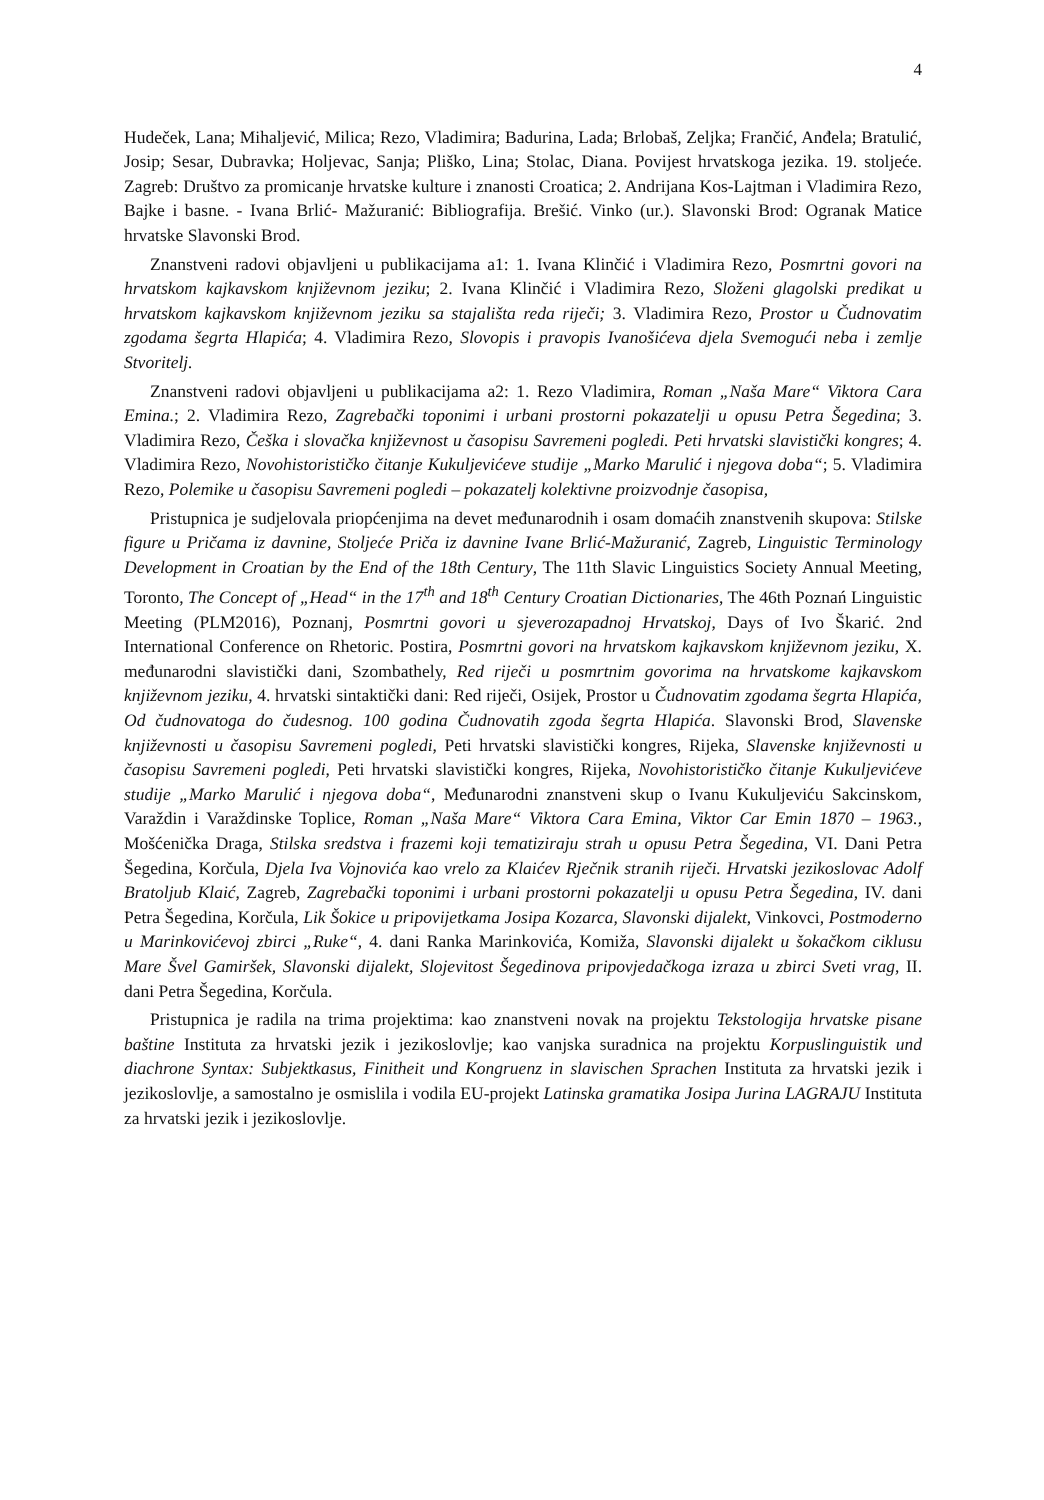4
Hudeček, Lana; Mihaljević, Milica; Rezo, Vladimira; Badurina, Lada; Brlobaš, Zeljka; Frančić, Anđela; Bratulić, Josip; Sesar, Dubravka; Holjevac, Sanja; Pliško, Lina; Stolac, Diana. Povijest hrvatskoga jezika. 19. stoljeće. Zagreb: Društvo za promicanje hrvatske kulture i znanosti Croatica; 2. Andrijana Kos-Lajtman i Vladimira Rezo, Bajke i basne. - Ivana Brlić- Mažuranić: Bibliografija. Brešić. Vinko (ur.). Slavonski Brod: Ogranak Matice hrvatske Slavonski Brod.
Znanstveni radovi objavljeni u publikacijama a1: 1. Ivana Klinčić i Vladimira Rezo, Posmrtni govori na hrvatskom kajkavskom književnom jeziku; 2. Ivana Klinčić i Vladimira Rezo, Složeni glagolski predikat u hrvatskom kajkavskom književnom jeziku sa stajališta reda riječi; 3. Vladimira Rezo, Prostor u Čudnovatim zgodama šegrta Hlapića; 4. Vladimira Rezo, Slovopis i pravopis Ivanošićeva djela Svemogući neba i zemlje Stvoritelj.
Znanstveni radovi objavljeni u publikacijama a2: 1. Rezo Vladimira, Roman „Naša Mare“ Viktora Cara Emina.; 2. Vladimira Rezo, Zagrebački toponimi i urbani prostorni pokazatelji u opusu Petra Šegedina; 3. Vladimira Rezo, Češka i slovačka književnost u časopisu Savremeni pogledi. Peti hrvatski slavistički kongres; 4. Vladimira Rezo, Novohistorističko čitanje Kukuljevićeve studije „Marko Marulić i njegova doba“; 5. Vladimira Rezo, Polemike u časopisu Savremeni pogledi – pokazatelj kolektivne proizvodnje časopisa,
Pristupnica je sudjelovala priopćenjima na devet međunarodnih i osam domaćih znanstvenih skupova: Stilske figure u Pričama iz davnine, Stoljeće Priča iz davnine Ivane Brlić-Mažuranić, Zagreb, Linguistic Terminology Development in Croatian by the End of the 18th Century, The 11th Slavic Linguistics Society Annual Meeting, Toronto, The Concept of „Head“ in the 17<sup>th</sup> and 18<sup>th</sup> Century Croatian Dictionaries, The 46th Poznań Linguistic Meeting (PLM2016), Poznanj, Posmrtni govori u sjeverozapadnoj Hrvatskoj, Days of Ivo Škarić. 2nd International Conference on Rhetoric. Postira, Posmrtni govori na hrvatskom kajkavskom književnom jeziku, X. međunarodni slavistički dani, Szombathely, Red riječi u posmrtnim govorima na hrvatskome kajkavskom književnom jeziku, 4. hrvatski sintaktički dani: Red riječi, Osijek, Prostor u Čudnovatim zgodama šegrta Hlapića, Od čudnovatoga do čudesnog. 100 godina Čudnovatih zgoda šegrta Hlapića. Slavonski Brod, Slavenske književnosti u časopisu Savremeni pogledi, Peti hrvatski slavistički kongres, Rijeka, Slavenske književnosti u časopisu Savremeni pogledi, Peti hrvatski slavistički kongres, Rijeka, Novohistorističko čitanje Kukuljevićeve studije „Marko Marulić i njegova doba“, Međunarodni znanstveni skup o Ivanu Kukuljeviću Sakcinskom, Varaždin i Varaždinske Toplice, Roman „Naša Mare“ Viktora Cara Emina, Viktor Car Emin 1870 – 1963., Mošćenička Draga, Stilska sredstva i frazemi koji tematiziraju strah u opusu Petra Šegedina, VI. Dani Petra Šegedina, Korčula, Djela Iva Vojnovića kao vrelo za Klaićev Rječnik stranih riječi. Hrvatski jezikoslovac Adolf Bratoljub Klaić, Zagreb, Zagrebački toponimi i urbani prostorni pokazatelji u opusu Petra Šegedina, IV. dani Petra Šegedina, Korčula, Lik Šokice u pripovijetkama Josipa Kozarca, Slavonski dijalekt, Vinkovci, Postmoderno u Marinkovićevoj zbirci „Ruke“, 4. dani Ranka Marinkovića, Komiža, Slavonski dijalekt u šokačkom ciklusu Mare Švel Gamiršek, Slavonski dijalekt, Slojevitost Šegedinova pripovjedačkoga izraza u zbirci Sveti vrag, II. dani Petra Šegedina, Korčula.
Pristupnica je radila na trima projektima: kao znanstveni novak na projektu Tekstologija hrvatske pisane baštine Instituta za hrvatski jezik i jezikoslovlje; kao vanjska suradnica na projektu Korpuslinguistik und diachrone Syntax: Subjektkasus, Finitheit und Kongruenz in slavischen Sprachen Instituta za hrvatski jezik i jezikoslovlje, a samostalno je osmislila i vodila EU-projekt Latinska gramatika Josipa Jurina LAGRAJU Instituta za hrvatski jezik i jezikoslovlje.